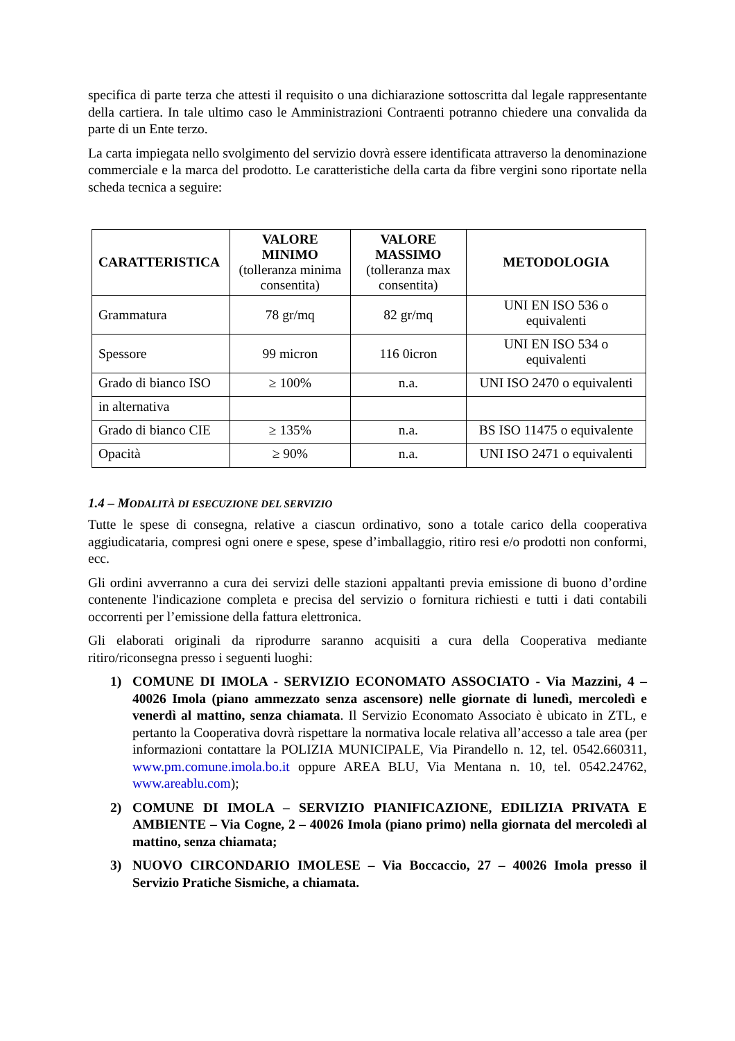specifica di parte terza che attesti il requisito o una dichiarazione sottoscritta dal legale rappresentante della cartiera. In tale ultimo caso le Amministrazioni Contraenti potranno chiedere una convalida da parte di un Ente terzo.
La carta impiegata nello svolgimento del servizio dovrà essere identificata attraverso la denominazione commerciale e la marca del prodotto. Le caratteristiche della carta da fibre vergini sono riportate nella scheda tecnica a seguire:
| CARATTERISTICA | VALORE MINIMO (tolleranza minima consentita) | VALORE MASSIMO (tolleranza max consentita) | METODOLOGIA |
| --- | --- | --- | --- |
| Grammatura | 78 gr/mq | 82 gr/mq | UNI EN ISO 536 o equivalenti |
| Spessore | 99 micron | 116 0icron | UNI EN ISO 534 o equivalenti |
| Grado di bianco ISO | ≥ 100% | n.a. | UNI ISO 2470 o equivalenti |
| in alternativa | | | |
| Grado di bianco CIE | ≥ 135% | n.a. | BS ISO 11475 o equivalente |
| Opacità | ≥ 90% | n.a. | UNI ISO 2471 o equivalenti |
1.4 – MODALITÀ DI ESECUZIONE DEL SERVIZIO
Tutte le spese di consegna, relative a ciascun ordinativo, sono a totale carico della cooperativa aggiudicataria, compresi ogni onere e spese, spese d’imballaggio, ritiro resi e/o prodotti non conformi, ecc.
Gli ordini avverranno a cura dei servizi delle stazioni appaltanti previa emissione di buono d’ordine contenente l'indicazione completa e precisa del servizio o fornitura richiesti e tutti i dati contabili occorrenti per l’emissione della fattura elettronica.
Gli elaborati originali da riprodurre saranno acquisiti a cura della Cooperativa mediante ritiro/riconsegna presso i seguenti luoghi:
1) COMUNE DI IMOLA - SERVIZIO ECONOMATO ASSOCIATO - Via Mazzini, 4 – 40026 Imola (piano ammezzato senza ascensore) nelle giornate di lunedì, mercoledì e venerdì al mattino, senza chiamata. Il Servizio Economato Associato è ubicato in ZTL, e pertanto la Cooperativa dovrà rispettare la normativa locale relativa all’accesso a tale area (per informazioni contattare la POLIZIA MUNICIPALE, Via Pirandello n. 12, tel. 0542.660311, www.pm.comune.imola.bo.it oppure AREA BLU, Via Mentana n. 10, tel. 0542.24762, www.areablu.com);
2) COMUNE DI IMOLA – SERVIZIO PIANIFICAZIONE, EDILIZIA PRIVATA E AMBIENTE – Via Cogne, 2 – 40026 Imola (piano primo) nella giornata del mercoledì al mattino, senza chiamata;
3) NUOVO CIRCONDARIO IMOLESE – Via Boccaccio, 27 – 40026 Imola presso il Servizio Pratiche Sismiche, a chiamata.